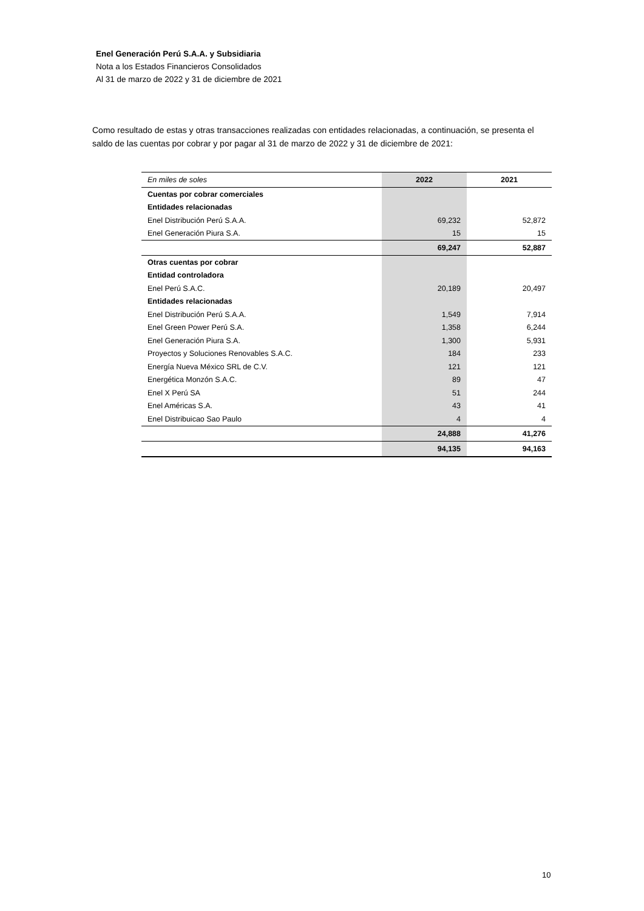Enel Generación Perú S.A.A. y Subsidiaria
Nota a los Estados Financieros Consolidados
Al 31 de marzo de 2022 y 31 de diciembre de 2021
Como resultado de estas y otras transacciones realizadas con entidades relacionadas, a continuación, se presenta el saldo de las cuentas por cobrar y por pagar al 31 de marzo de 2022 y 31 de diciembre de 2021:
| En miles de soles | 2022 | 2021 |
| --- | --- | --- |
| Cuentas por cobrar comerciales | | |
| Entidades relacionadas | | |
| Enel Distribución Perú S.A.A. | 69,232 | 52,872 |
| Enel Generación Piura S.A. | 15 | 15 |
| | 69,247 | 52,887 |
| Otras cuentas por cobrar | | |
| Entidad controladora | | |
| Enel Perú S.A.C. | 20,189 | 20,497 |
| Entidades relacionadas | | |
| Enel Distribución Perú S.A.A. | 1,549 | 7,914 |
| Enel Green Power Perú S.A. | 1,358 | 6,244 |
| Enel Generación Piura S.A. | 1,300 | 5,931 |
| Proyectos y Soluciones Renovables S.A.C. | 184 | 233 |
| Energía Nueva México SRL de C.V. | 121 | 121 |
| Energética Monzón S.A.C. | 89 | 47 |
| Enel X Perú SA | 51 | 244 |
| Enel Américas S.A. | 43 | 41 |
| Enel Distribuicao Sao Paulo | 4 | 4 |
| | 24,888 | 41,276 |
| | 94,135 | 94,163 |
10